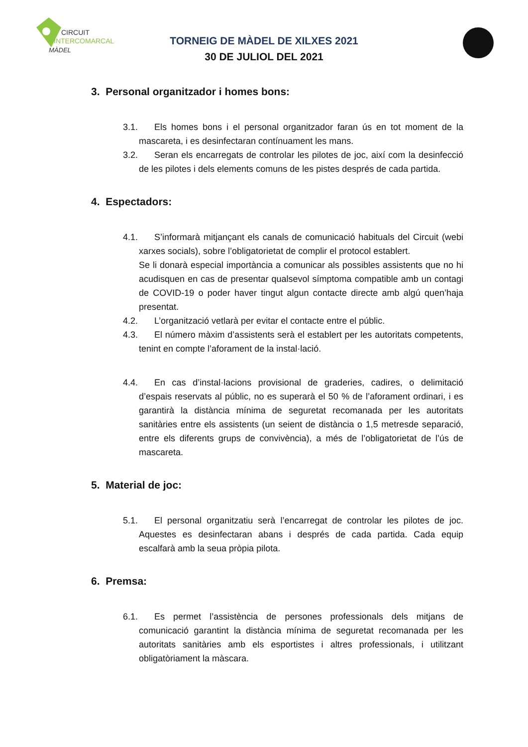CIRCUIT
INTERCOMARCAL
MÀDEL
TORNEIG DE MÀDEL DE XILXES 2021
30 DE JULIOL DEL 2021
3. Personal organitzador i homes bons:
3.1. Els homes bons i el personal organitzador faran ús en tot moment de la mascareta, i es desinfectaran contínuament les mans.
3.2. Seran els encarregats de controlar les pilotes de joc, així com la desinfecció de les pilotes i dels elements comuns de les pistes després de cada partida.
4. Espectadors:
4.1. S’informarà mitjançant els canals de comunicació habituals del Circuit (webi xarxes socials), sobre l’obligatorietat de complir el protocol establert.
Se li donarà especial importància a comunicar als possibles assistents que no hi acudisquen en cas de presentar qualsevol símptoma compatible amb un contagi de COVID-19 o poder haver tingut algun contacte directe amb algú quen’haja presentat.
4.2. L’organització vetlarà per evitar el contacte entre el públic.
4.3. El número màxim d’assistents serà el establert per les autoritats competents, tenint en compte l’aforament de la instal·lació.
4.4. En cas d’instal·lacions provisional de graderies, cadires, o delimitació d’espais reservats al públic, no es superarà el 50 % de l’aforament ordinari, i es garantirà la distància mínima de seguretat recomanada per les autoritats sanitàries entre els assistents (un seient de distància o 1,5 metresde separació, entre els diferents grups de convivència), a més de l’obligatorietat de l’ús de mascareta.
5. Material de joc:
5.1. El personal organitzatiu serà l’encarregat de controlar les pilotes de joc. Aquestes es desinfectaran abans i després de cada partida. Cada equip escalfarà amb la seua pròpia pilota.
6. Premsa:
6.1. Es permet l’assistència de persones professionals dels mitjans de comunicació garantint la distància mínima de seguretat recomanada per les autoritats sanitàries amb els esportistes i altres professionals, i utilitzant obligatòriament la màscara.